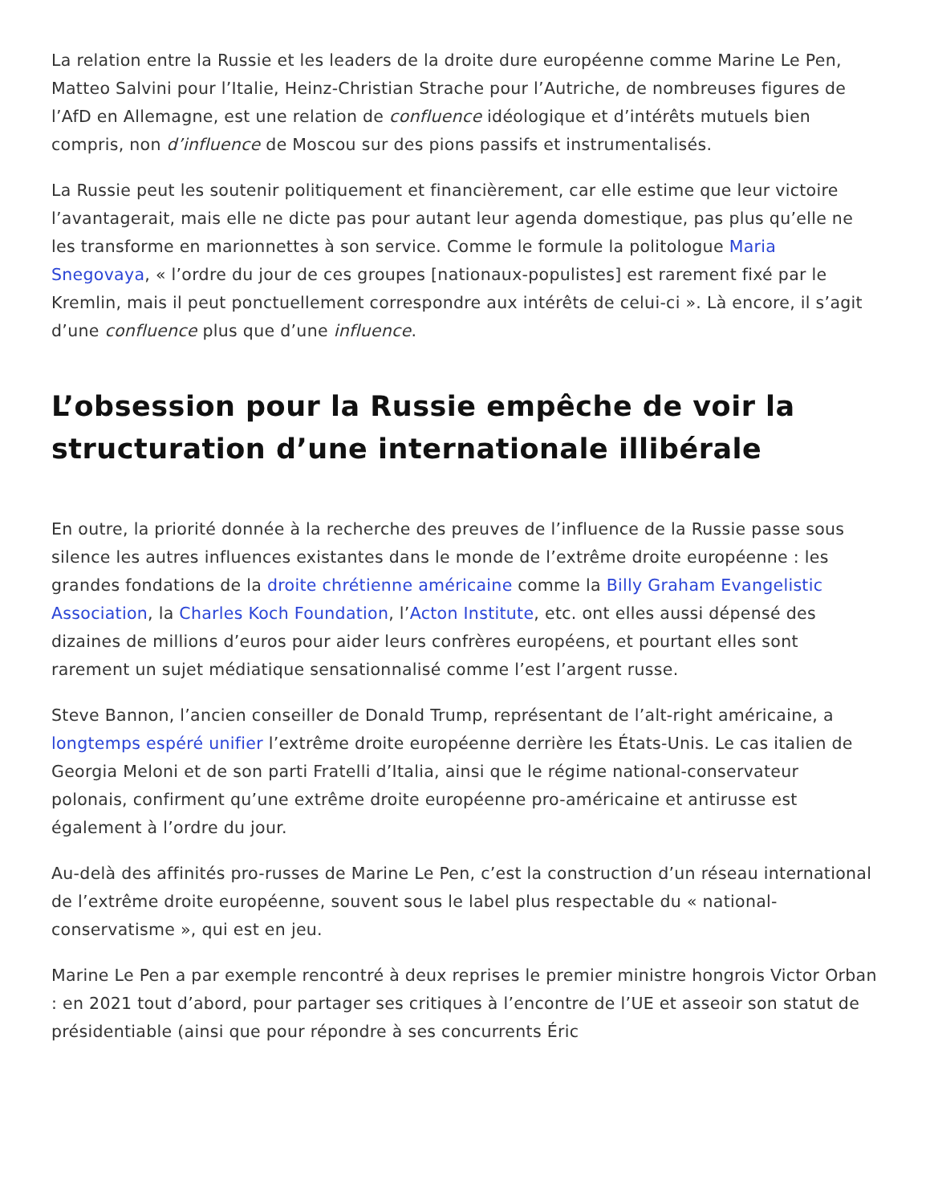La relation entre la Russie et les leaders de la droite dure européenne comme Marine Le Pen, Matteo Salvini pour l’Italie, Heinz-Christian Strache pour l’Autriche, de nombreuses figures de l’AfD en Allemagne, est une relation de confluence idéologique et d’intérêts mutuels bien compris, non d’influence de Moscou sur des pions passifs et instrumentalisés.
La Russie peut les soutenir politiquement et financièrement, car elle estime que leur victoire l’avantagerait, mais elle ne dicte pas pour autant leur agenda domestique, pas plus qu’elle ne les transforme en marionnettes à son service. Comme le formule la politologue Maria Snegovaya, « l’ordre du jour de ces groupes [nationaux-populistes] est rarement fixé par le Kremlin, mais il peut ponctuellement correspondre aux intérêts de celui-ci ». Là encore, il s’agit d’une confluence plus que d’une influence.
L’obsession pour la Russie empêche de voir la structuration d’une internationale illibérale
En outre, la priorité donnée à la recherche des preuves de l’influence de la Russie passe sous silence les autres influences existantes dans le monde de l’extrême droite européenne : les grandes fondations de la droite chrétienne américaine comme la Billy Graham Evangelistic Association, la Charles Koch Foundation, l’Acton Institute, etc. ont elles aussi dépensé des dizaines de millions d’euros pour aider leurs confrères européens, et pourtant elles sont rarement un sujet médiatique sensationnalisé comme l’est l’argent russe.
Steve Bannon, l’ancien conseiller de Donald Trump, représentant de l’alt-right américaine, a longtemps espéré unifier l’extrême droite européenne derrière les États-Unis. Le cas italien de Georgia Meloni et de son parti Fratelli d’Italia, ainsi que le régime national-conservateur polonais, confirment qu’une extrême droite européenne pro-américaine et antirusse est également à l’ordre du jour.
Au-delà des affinités pro-russes de Marine Le Pen, c’est la construction d’un réseau international de l’extrême droite européenne, souvent sous le label plus respectable du « national-conservatisme », qui est en jeu.
Marine Le Pen a par exemple rencontré à deux reprises le premier ministre hongrois Victor Orban : en 2021 tout d’abord, pour partager ses critiques à l’encontre de l’UE et asseoir son statut de présidentiable (ainsi que pour répondre à ses concurrents Éric